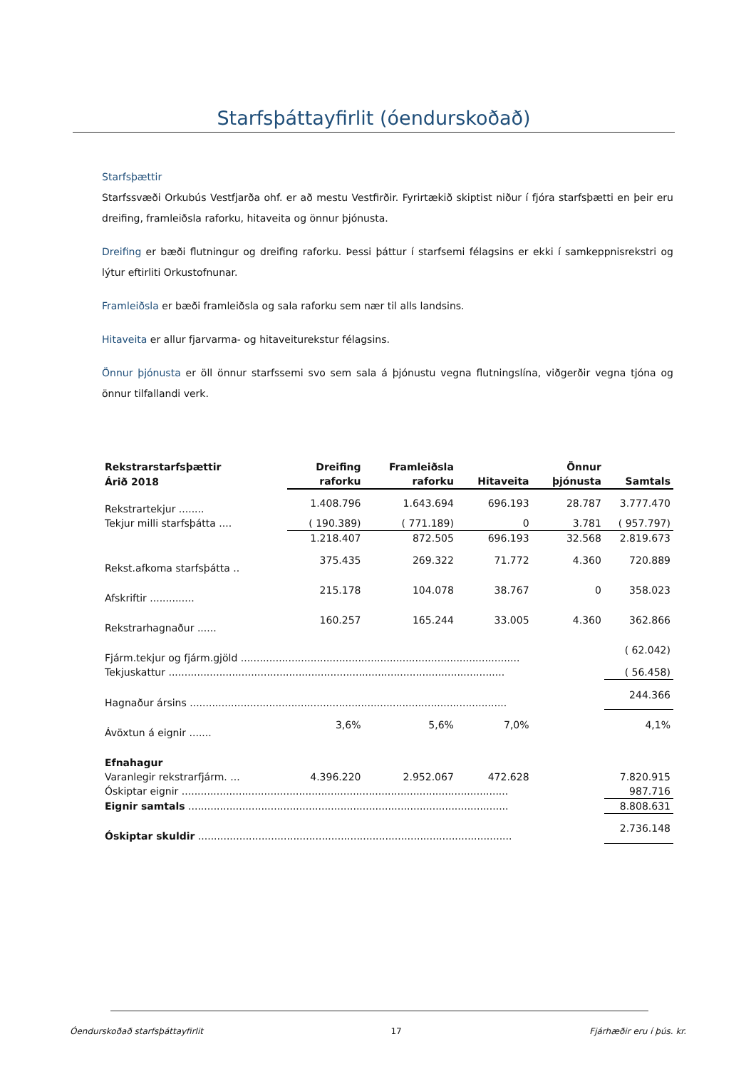Starfsþáttayfirlit (óendurskoðað)
Starfsþættir
Starfssvæði Orkubús Vestfjarða ohf. er að mestu Vestfirðir. Fyrirtækið skiptist niður í fjóra starfsþætti en þeir eru dreifing, framleiðsla raforku, hitaveita og önnur þjónusta.
Dreifing er bæði flutningur og dreifing raforku. Þessi þáttur í starfsemi félagsins er ekki í samkeppnisrekstri og lýtur eftirliti Orkustofnunar.
Framleiðsla er bæði framleiðsla og sala raforku sem nær til alls landsins.
Hitaveita er allur fjarvarma- og hitaveiturekstur félagsins.
Önnur þjónusta er öll önnur starfssemi svo sem sala á þjónustu vegna flutningslína, viðgerðir vegna tjóna og önnur tilfallandi verk.
| Rekstrarstarfsþættir | Dreifing | Framleiðsla | | Önnur | |
| --- | --- | --- | --- | --- | --- |
| Árið 2018 | raforku | raforku | Hitaveita | þjónusta | Samtals |
| Rekstrartekjur ........ | 1.408.796 | 1.643.694 | 696.193 | 28.787 | 3.777.470 |
| Tekjur milli starfsþátta .... | ( 190.389) | ( 771.189) | 0 | 3.781 | ( 957.797) |
| | 1.218.407 | 872.505 | 696.193 | 32.568 | 2.819.673 |
| Rekst.afkoma starfsþátta .. | 375.435 | 269.322 | 71.772 | 4.360 | 720.889 |
| Afskriftir .............. | 215.178 | 104.078 | 38.767 | 0 | 358.023 |
| Rekstrarhagnaður ...... | 160.257 | 165.244 | 33.005 | 4.360 | 362.866 |
| Fjárm.tekjur og fjárm.gjöld ........................................................................................ | | | | | ( 62.042) |
| Tekjuskattur .......................................................................................................... | | | | | ( 56.458) |
| Hagnaður ársins .................................................................................................... | | | | | 244.366 |
| Ávöxtun á eignir ....... | 3,6% | 5,6% | 7,0% | | 4,1% |
| Efnahagur | | | | | |
| Varanlegir rekstrarfjárm. ... | 4.396.220 | 2.952.067 | 472.628 | | 7.820.915 |
| Óskiptar eignir ....................................................................................................... | | | | | 987.716 |
| Eignir samtals ..................................................................................................... | | | | | 8.808.631 |
| Óskiptar skuldir ................................................................................................... | | | | | 2.736.148 |
Óendurskoðað starfsþáttayfirlit 17 Fjárhæðir eru í þús. kr.